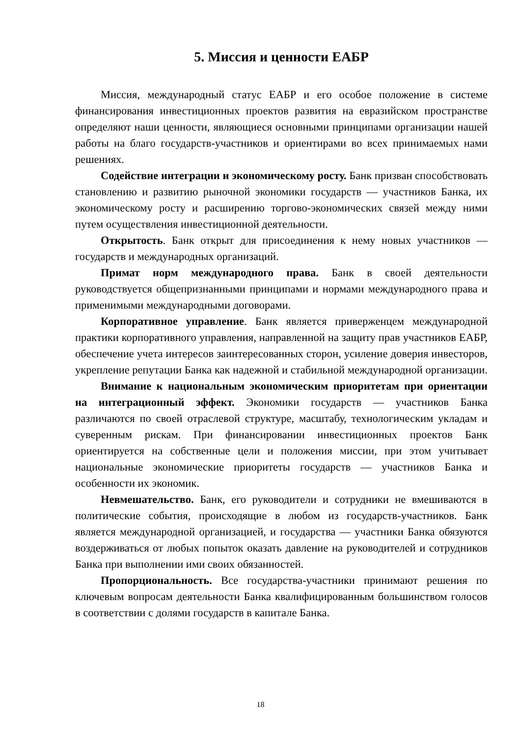5. Миссия и ценности ЕАБР
Миссия, международный статус ЕАБР и его особое положение в системе финансирования инвестиционных проектов развития на евразийском пространстве определяют наши ценности, являющиеся основными принципами организации нашей работы на благо государств-участников и ориентирами во всех принимаемых нами решениях.
Содействие интеграции и экономическому росту. Банк призван способствовать становлению и развитию рыночной экономики государств — участников Банка, их экономическому росту и расширению торгово-экономических связей между ними путем осуществления инвестиционной деятельности.
Открытость. Банк открыт для присоединения к нему новых участников — государств и международных организаций.
Примат норм международного права. Банк в своей деятельности руководствуется общепризнанными принципами и нормами международного права и применимыми международными договорами.
Корпоративное управление. Банк является приверженцем международной практики корпоративного управления, направленной на защиту прав участников ЕАБР, обеспечение учета интересов заинтересованных сторон, усиление доверия инвесторов, укрепление репутации Банка как надежной и стабильной международной организации.
Внимание к национальным экономическим приоритетам при ориентации на интеграционный эффект. Экономики государств — участников Банка различаются по своей отраслевой структуре, масштабу, технологическим укладам и суверенным рискам. При финансировании инвестиционных проектов Банк ориентируется на собственные цели и положения миссии, при этом учитывает национальные экономические приоритеты государств — участников Банка и особенности их экономик.
Невмешательство. Банк, его руководители и сотрудники не вмешиваются в политические события, происходящие в любом из государств-участников. Банк является международной организацией, и государства — участники Банка обязуются воздерживаться от любых попыток оказать давление на руководителей и сотрудников Банка при выполнении ими своих обязанностей.
Пропорциональность. Все государства-участники принимают решения по ключевым вопросам деятельности Банка квалифицированным большинством голосов в соответствии с долями государств в капитале Банка.
18